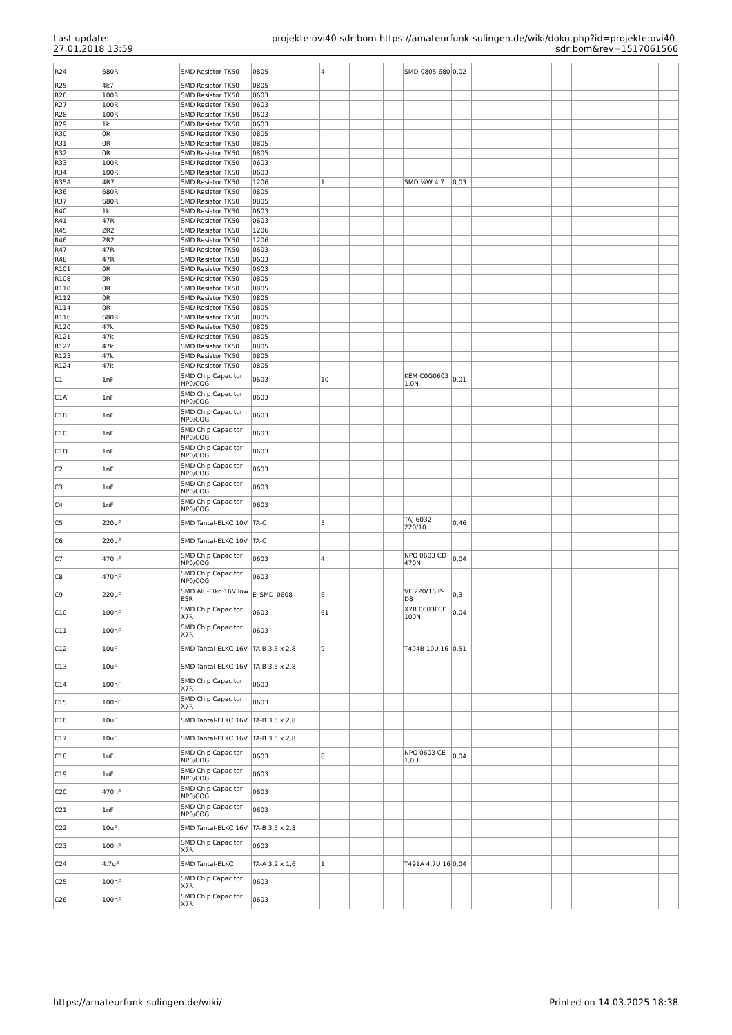Last update:
27.01.2018 13:59
projekte:ovi40-sdr:bom https://amateurfunk-sulingen.de/wiki/doku.php?id=projekte:ovi40-sdr:bom&rev=1517061566
| R24 | 680R | SMD Resistor TK50 | 0805 | 4 | | | SMD-0805 680 | 0,02 | | | | |
| R25 | 4k7 | SMD Resistor TK50 | 0805 | . | | | | | | | | |
| R26 | 100R | SMD Resistor TK50 | 0603 | . | | | | | | | | |
| R27 | 100R | SMD Resistor TK50 | 0603 | . | | | | | | | | |
| R28 | 100R | SMD Resistor TK50 | 0603 | . | | | | | | | | |
| R29 | 1k | SMD Resistor TK50 | 0603 | . | | | | | | | | |
| R30 | 0R | SMD Resistor TK50 | 0805 | . | | | | | | | | |
| R31 | 0R | SMD Resistor TK50 | 0805 | . | | | | | | | | |
| R32 | 0R | SMD Resistor TK50 | 0805 | . | | | | | | | | |
| R33 | 100R | SMD Resistor TK50 | 0603 | . | | | | | | | | |
| R34 | 100R | SMD Resistor TK50 | 0603 | . | | | | | | | | |
| R35A | 4R7 | SMD Resistor TK50 | 1206 | 1 | | | SMD ¼W 4,7 | 0,03 | | | | |
| R36 | 680R | SMD Resistor TK50 | 0805 | . | | | | | | | | |
| R37 | 680R | SMD Resistor TK50 | 0805 | . | | | | | | | | |
| R40 | 1k | SMD Resistor TK50 | 0603 | . | | | | | | | | |
| R41 | 47R | SMD Resistor TK50 | 0603 | . | | | | | | | | |
| R45 | 2R2 | SMD Resistor TK50 | 1206 | . | | | | | | | | |
| R46 | 2R2 | SMD Resistor TK50 | 1206 | . | | | | | | | | |
| R47 | 47R | SMD Resistor TK50 | 0603 | . | | | | | | | | |
| R48 | 47R | SMD Resistor TK50 | 0603 | . | | | | | | | | |
| R101 | 0R | SMD Resistor TK50 | 0603 | . | | | | | | | | |
| R108 | 0R | SMD Resistor TK50 | 0805 | . | | | | | | | | |
| R110 | 0R | SMD Resistor TK50 | 0805 | . | | | | | | | | |
| R112 | 0R | SMD Resistor TK50 | 0805 | . | | | | | | | | |
| R114 | 0R | SMD Resistor TK50 | 0805 | . | | | | | | | | |
| R116 | 680R | SMD Resistor TK50 | 0805 | . | | | | | | | | |
| R120 | 47k | SMD Resistor TK50 | 0805 | . | | | | | | | | |
| R121 | 47k | SMD Resistor TK50 | 0805 | . | | | | | | | | |
| R122 | 47k | SMD Resistor TK50 | 0805 | . | | | | | | | | |
| R123 | 47k | SMD Resistor TK50 | 0805 | . | | | | | | | | |
| R124 | 47k | SMD Resistor TK50 | 0805 | . | | | | | | | | |
| C1 | 1nF | SMD Chip Capacitor NP0/COG | 0603 | 10 | | | KEM C0G0603 1,0N | 0,01 | | | | |
| C1A | 1nF | SMD Chip Capacitor NP0/COG | 0603 | . | | | | | | | | |
| C1B | 1nF | SMD Chip Capacitor NP0/COG | 0603 | . | | | | | | | | |
| C1C | 1nF | SMD Chip Capacitor NP0/COG | 0603 | . | | | | | | | | |
| C1D | 1nF | SMD Chip Capacitor NP0/COG | 0603 | . | | | | | | | | |
| C2 | 1nF | SMD Chip Capacitor NP0/COG | 0603 | . | | | | | | | | |
| C3 | 1nF | SMD Chip Capacitor NP0/COG | 0603 | . | | | | | | | | |
| C4 | 1nF | SMD Chip Capacitor NP0/COG | 0603 | . | | | | | | | | |
| C5 | 220uF | SMD Tantal-ELKO 10V | TA-C | 5 | | | TAJ 6032 220/10 | 0,46 | | | | |
| C6 | 220uF | SMD Tantal-ELKO 10V | TA-C | . | | | | | | | | |
| C7 | 470nF | SMD Chip Capacitor NP0/COG | 0603 | 4 | | | NPO 0603 CD 470N | 0,04 | | | | |
| C8 | 470nF | SMD Chip Capacitor NP0/COG | 0603 | . | | | | | | | | |
| C9 | 220uF | SMD Alu-Elko 16V low ESR | E_SMD_0608 | 6 | | | VF 220/16 P-D8 | 0,3 | | | | |
| C10 | 100nF | SMD Chip Capacitor X7R | 0603 | 61 | | | X7R 0603FCF 100N | 0,04 | | | | |
| C11 | 100nF | SMD Chip Capacitor X7R | 0603 | . | | | | | | | | |
| C12 | 10uF | SMD Tantal-ELKO 16V | TA-B 3,5 x 2,8 | 9 | | | T494B 10U 16 | 0,51 | | | | |
| C13 | 10uF | SMD Tantal-ELKO 16V | TA-B 3,5 x 2,8 | . | | | | | | | | |
| C14 | 100nF | SMD Chip Capacitor X7R | 0603 | . | | | | | | | | |
| C15 | 100nF | SMD Chip Capacitor X7R | 0603 | . | | | | | | | | |
| C16 | 10uF | SMD Tantal-ELKO 16V | TA-B 3,5 x 2,8 | . | | | | | | | | |
| C17 | 10uF | SMD Tantal-ELKO 16V | TA-B 3,5 x 2,8 | . | | | | | | | | |
| C18 | 1uF | SMD Chip Capacitor NP0/COG | 0603 | 8 | | | NPO 0603 CE 1,0U | 0,04 | | | | |
| C19 | 1uF | SMD Chip Capacitor NP0/COG | 0603 | . | | | | | | | | |
| C20 | 470nF | SMD Chip Capacitor NP0/COG | 0603 | . | | | | | | | | |
| C21 | 1nF | SMD Chip Capacitor NP0/COG | 0603 | . | | | | | | | | |
| C22 | 10uF | SMD Tantal-ELKO 16V | TA-B 3,5 x 2,8 | . | | | | | | | | |
| C23 | 100nF | SMD Chip Capacitor X7R | 0603 | . | | | | | | | | |
| C24 | 4.7uF | SMD Tantal-ELKO | TA-A 3,2 x 1,6 | 1 | | | T491A 4,7U 16 | 0,04 | | | | |
| C25 | 100nF | SMD Chip Capacitor X7R | 0603 | . | | | | | | | | |
| C26 | 100nF | SMD Chip Capacitor X7R | 0603 | . | | | | | | | | |
https://amateurfunk-sulingen.de/wiki/ Printed on 14.03.2025 18:38